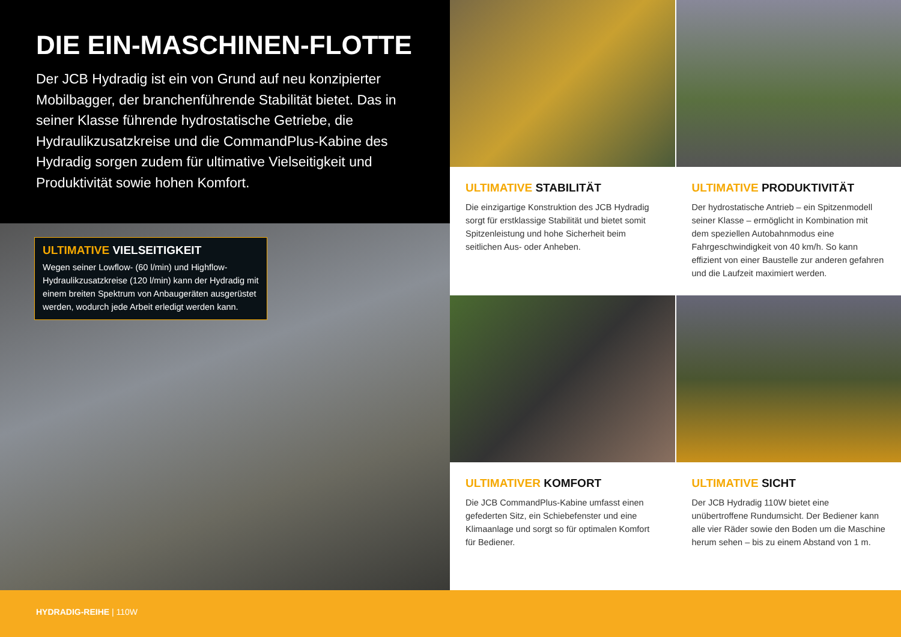DIE EIN-MASCHINEN-FLOTTE
Der JCB Hydradig ist ein von Grund auf neu konzipierter Mobilbagger, der branchenführende Stabilität bietet. Das in seiner Klasse führende hydrostatische Getriebe, die Hydraulikzusatzkreise und die CommandPlus-Kabine des Hydradig sorgen zudem für ultimative Vielseitigkeit und Produktivität sowie hohen Komfort.
ULTIMATIVE VIELSEITIGKEIT
Wegen seiner Lowflow- (60 l/min) und Highflow-Hydraulikzusatzkreise (120 l/min) kann der Hydradig mit einem breiten Spektrum von Anbaugeräten ausgerüstet werden, wodurch jede Arbeit erledigt werden kann.
ULTIMATIVE STABILITÄT
Die einzigartige Konstruktion des JCB Hydradig sorgt für erstklassige Stabilität und bietet somit Spitzenleistung und hohe Sicherheit beim seitlichen Aus- oder Anheben.
ULTIMATIVE PRODUKTIVITÄT
Der hydrostatische Antrieb – ein Spitzenmodell seiner Klasse – ermöglicht in Kombination mit dem speziellen Autobahnmodus eine Fahrgeschwindigkeit von 40 km/h. So kann effizient von einer Baustelle zur anderen gefahren und die Laufzeit maximiert werden.
ULTIMATIVER KOMFORT
Die JCB CommandPlus-Kabine umfasst einen gefederten Sitz, ein Schiebefenster und eine Klimaanlage und sorgt so für optimalen Komfort für Bediener.
ULTIMATIVE SICHT
Der JCB Hydradig 110W bietet eine unübertroffene Rundumsicht. Der Bediener kann alle vier Räder sowie den Boden um die Maschine herum sehen – bis zu einem Abstand von 1 m.
HYDRADIG-REIHE | 110W